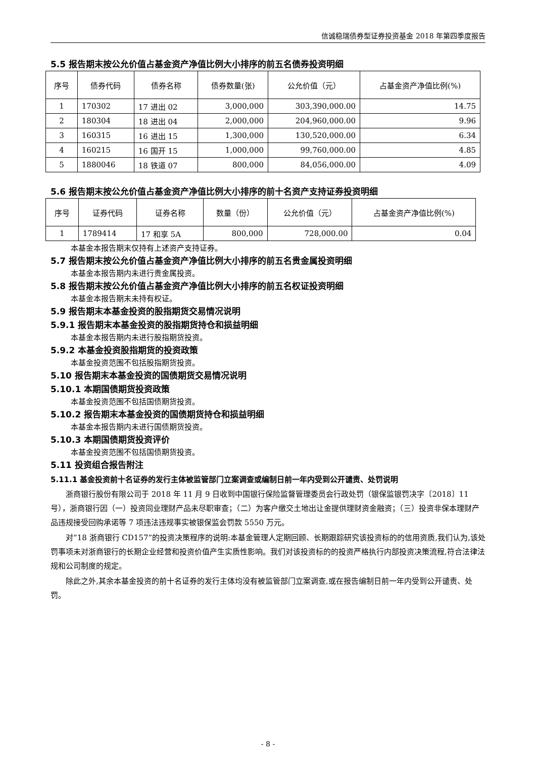信诚稳瑞债券型证券投资基金 2018 年第四季度报告
5.5 报告期末按公允价值占基金资产净值比例大小排序的前五名债券投资明细
| 序号 | 债券代码 | 债券名称 | 债券数量(张) | 公允价值（元） | 占基金资产净值比例(%) |
| --- | --- | --- | --- | --- | --- |
| 1 | 170302 | 17 进出 02 | 3,000,000 | 303,390,000.00 | 14.75 |
| 2 | 180304 | 18 进出 04 | 2,000,000 | 204,960,000.00 | 9.96 |
| 3 | 160315 | 16 进出 15 | 1,300,000 | 130,520,000.00 | 6.34 |
| 4 | 160215 | 16 国开 15 | 1,000,000 | 99,760,000.00 | 4.85 |
| 5 | 1880046 | 18 铁道 07 | 800,000 | 84,056,000.00 | 4.09 |
5.6 报告期末按公允价值占基金资产净值比例大小排序的前十名资产支持证券投资明细
| 序号 | 证券代码 | 证券名称 | 数量（份） | 公允价值（元） | 占基金资产净值比例(%) |
| --- | --- | --- | --- | --- | --- |
| 1 | 1789414 | 17 和享 5A | 800,000 | 728,000.00 | 0.04 |
本基金本报告期末仅持有上述资产支持证券。
5.7 报告期末按公允价值占基金资产净值比例大小排序的前五名贵金属投资明细
本基金本报告期内未进行贵金属投资。
5.8 报告期末按公允价值占基金资产净值比例大小排序的前五名权证投资明细
本基金本报告期末未持有权证。
5.9 报告期末本基金投资的股指期货交易情况说明
5.9.1 报告期末本基金投资的股指期货持仓和损益明细
本基金本报告期内未进行股指期货投资。
5.9.2 本基金投资股指期货的投资政策
本基金投资范围不包括股指期货投资。
5.10 报告期末本基金投资的国债期货交易情况说明
5.10.1 本期国债期货投资政策
本基金投资范围不包括国债期货投资。
5.10.2 报告期末本基金投资的国债期货持仓和损益明细
本基金本报告期内未进行国债期货投资。
5.10.3 本期国债期货投资评价
本基金投资范围不包括国债期货投资。
5.11 投资组合报告附注
5.11.1 基金投资前十名证券的发行主体被监管部门立案调查或编制日前一年内受到公开谴责、处罚说明
浙商银行股份有限公司于 2018 年 11 月 9 日收到中国银行保险监督管理委员会行政处罚（银保监银罚决字〔2018〕11 号），浙商银行因（一）投资同业理财产品未尽职审查；（二）为客户缴交土地出让金提供理财资金融资；（三）投资非保本理财产品违规接受回购承诺等 7 项违法违规事实被银保监会罚款 5550 万元。
对“18 浙商银行 CD157”的投资决策程序的说明:本基金管理人定期回顾、长期跟踪研究该投资标的的信用资质,我们认为,该处罚事项未对浙商银行的长期企业经营和投资价值产生实质性影响。我们对该投资标的的投资严格执行内部投资决策流程,符合法律法规和公司制度的规定。
除此之外,其余本基金投资的前十名证券的发行主体均没有被监管部门立案调查,或在报告编制日前一年内受到公开谴责、处罚。
- 8 -